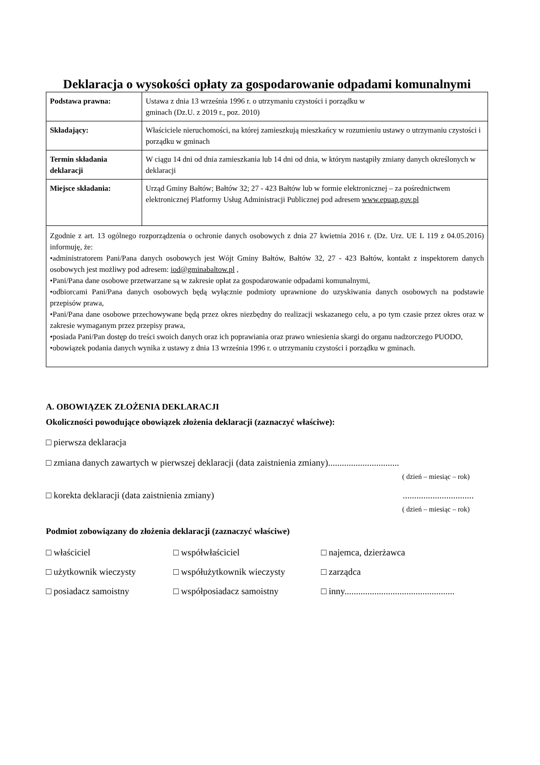Deklaracja o wysokości opłaty za gospodarowanie odpadami komunalnymi
| Podstawa prawna: | Ustawa z dnia 13 września 1996 r. o utrzymaniu czystości i porządku w gminach (Dz.U. z 2019 r., poz. 2010) |
| Składający: | Właściciele nieruchomości, na której zamieszkują mieszkańcy w rozumieniu ustawy o utrzymaniu czystości i porządku w gminach |
| Termin składania deklaracji | W ciągu 14 dni od dnia zamieszkania lub 14 dni od dnia, w którym nastąpiły zmiany danych określonych w deklaracji |
| Miejsce składania: | Urząd Gminy Bałtów; Bałtów 32; 27 - 423 Bałtów lub w formie elektronicznej – za pośrednictwem elektronicznej Platformy Usług Administracji Publicznej pod adresem www.epuap.gov.pl |
| Zgodnie z art. 13 ogólnego rozporządzenia o ochronie danych osobowych z dnia 27 kwietnia 2016 r. (Dz. Urz. UE L 119 z 04.05.2016) informuję, że: •administratorem Pani/Pana danych osobowych jest Wójt Gminy Bałtów, Bałtów 32, 27 - 423 Bałtów, kontakt z inspektorem danych osobowych jest możliwy pod adresem: iod@gminabaltow.pl , •Pani/Pana dane osobowe przetwarzane są w zakresie opłat za gospodarowanie odpadami komunalnymi, •odbiorcami Pani/Pana danych osobowych będą wyłącznie podmioty uprawnione do uzyskiwania danych osobowych na podstawie przepisów prawa, •Pani/Pana dane osobowe przechowywane będą przez okres niezbędny do realizacji wskazanego celu, a po tym czasie przez okres oraz w zakresie wymaganym przez przepisy prawa, •posiada Pani/Pan dostęp do treści swoich danych oraz ich poprawiania oraz prawo wniesienia skargi do organu nadzorczego PUODO, •obowiązek podania danych wynika z ustawy z dnia 13 września 1996 r. o utrzymaniu czystości i porządku w gminach. | |
A. OBOWIĄZEK ZŁOŻENIA DEKLARACJI
Okoliczności powodujące obowiązek złożenia deklaracji (zaznaczyć właściwe):
□ pierwsza deklaracja
□ zmiana danych zawartych w pierwszej deklaracji (data zaistnienia zmiany)...............................
( dzień – miesiąc – rok)
□ korekta deklaracji (data zaistnienia zmiany) ...............................
( dzień – miesiąc – rok)
Podmiot zobowiązany do złożenia deklaracji (zaznaczyć właściwe)
□ właściciel
□ współwłaściciel
□ najemca, dzierżawca
□ użytkownik wieczysty
□ współużytkownik wieczysty
□ zarządca
□ posiadacz samoistny
□ współposiadacz samoistny
□ inny................................................